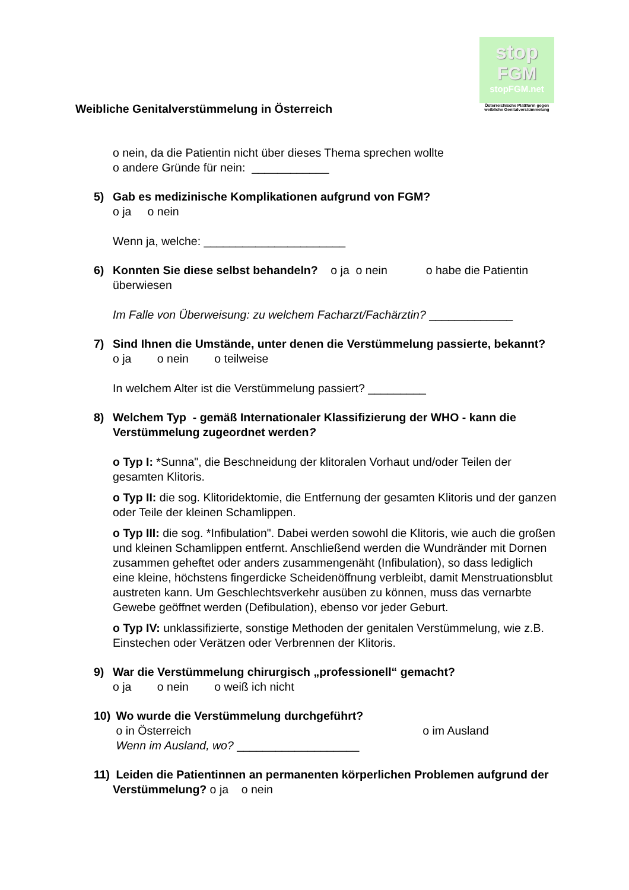stop
FGM
stopFGM.net
Österreichische Plattform gegen weibliche Genitalverstümmelung
Weibliche Genitalverstümmelung in Österreich
o nein, da die Patientin nicht über dieses Thema sprechen wollte
o andere Gründe für nein: ____________
5) Gab es medizinische Komplikationen aufgrund von FGM?
o ja o nein
Wenn ja, welche: ______________________
6) Konnten Sie diese selbst behandeln? o ja o nein o habe die Patientin überwiesen
Im Falle von Überweisung: zu welchem Facharzt/Fachärztin? _____________
7) Sind Ihnen die Umstände, unter denen die Verstümmelung passierte, bekannt?
o ja o nein o teilweise
In welchem Alter ist die Verstümmelung passiert? _________
8) Welchem Typ - gemäß Internationaler Klassifizierung der WHO - kann die Verstümmelung zugeordnet werden?
o Typ I: *Sunna", die Beschneidung der klitoralen Vorhaut und/oder Teilen der gesamten Klitoris.
o Typ II: die sog. Klitoridektomie, die Entfernung der gesamten Klitoris und der ganzen oder Teile der kleinen Schamlippen.
o Typ III: die sog. *Infibulation". Dabei werden sowohl die Klitoris, wie auch die großen und kleinen Schamlippen entfernt. Anschließend werden die Wundränder mit Dornen zusammen geheftet oder anders zusammengenäht (Infibulation), so dass lediglich eine kleine, höchstens fingerdicke Scheidenöffnung verbleibt, damit Menstruationsblut austreten kann. Um Geschlechtsverkehr ausüben zu können, muss das vernarbte Gewebe geöffnet werden (Defibulation), ebenso vor jeder Geburt.
o Typ IV: unklassifizierte, sonstige Methoden der genitalen Verstümmelung, wie z.B. Einstechen oder Verätzen oder Verbrennen der Klitoris.
9) War die Verstümmelung chirurgisch „professionell“ gemacht?
o ja o nein o weiß ich nicht
10)
Wo wurde die Verstümmelung durchgeführt?
o in Österreich o im Ausland
Wenn im Ausland, wo? ___________________
11)
Leiden die Patientinnen an permanenten körperlichen Problemen aufgrund der Verstümmelung? o ja o nein